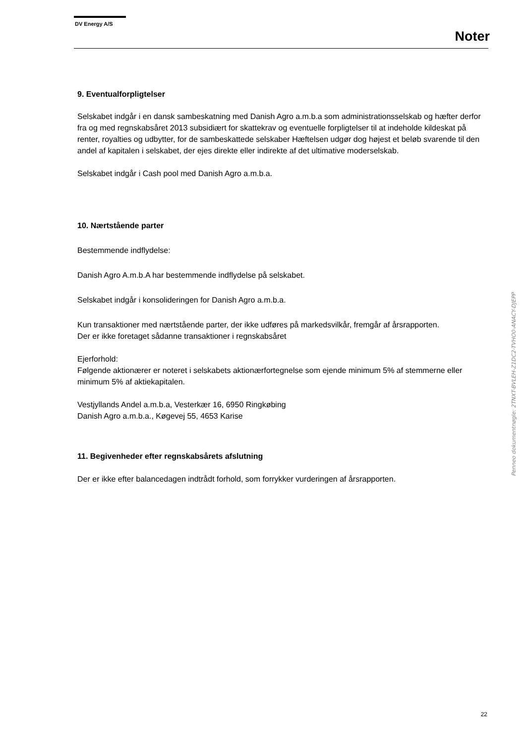DV Energy A/S
Noter
9. Eventualforpligtelser
Selskabet indgår i en dansk sambeskatning med Danish Agro a.m.b.a som administrationsselskab og hæfter derfor fra og med regnskabsåret 2013 subsidiært for skattekrav og eventuelle forpligtelser til at indeholde kildeskat på renter, royalties og udbytter, for de sambeskattede selskaber Hæftelsen udgør dog højest et beløb svarende til den andel af kapitalen i selskabet, der ejes direkte eller indirekte af det ultimative moderselskab.
Selskabet indgår i Cash pool med Danish Agro a.m.b.a.
10. Nærtstående parter
Bestemmende indflydelse:
Danish Agro A.m.b.A har bestemmende indflydelse på selskabet.
Selskabet indgår i konsolideringen for Danish Agro a.m.b.a.
Kun transaktioner med nærtstående parter, der ikke udføres på markedsvilkår, fremgår af årsrapporten.
Der er ikke foretaget sådanne transaktioner i regnskabsåret
Ejerforhold:
Følgende aktionærer er noteret i selskabets aktionærfortegnelse som ejende minimum 5% af stemmerne eller minimum 5% af aktiekapitalen.
Vestjyllands Andel a.m.b.a, Vesterkær 16, 6950 Ringkøbing
Danish Agro a.m.b.a., Køgevej 55, 4653 Karise
11. Begivenheder efter regnskabsårets afslutning
Der er ikke efter balancedagen indtrådt forhold, som forrykker vurderingen af årsrapporten.
Penneo dokumentnøgle: 2TNXT-BVLEH-Z1DC2-TVHO0-ANACY-DJEPP
22